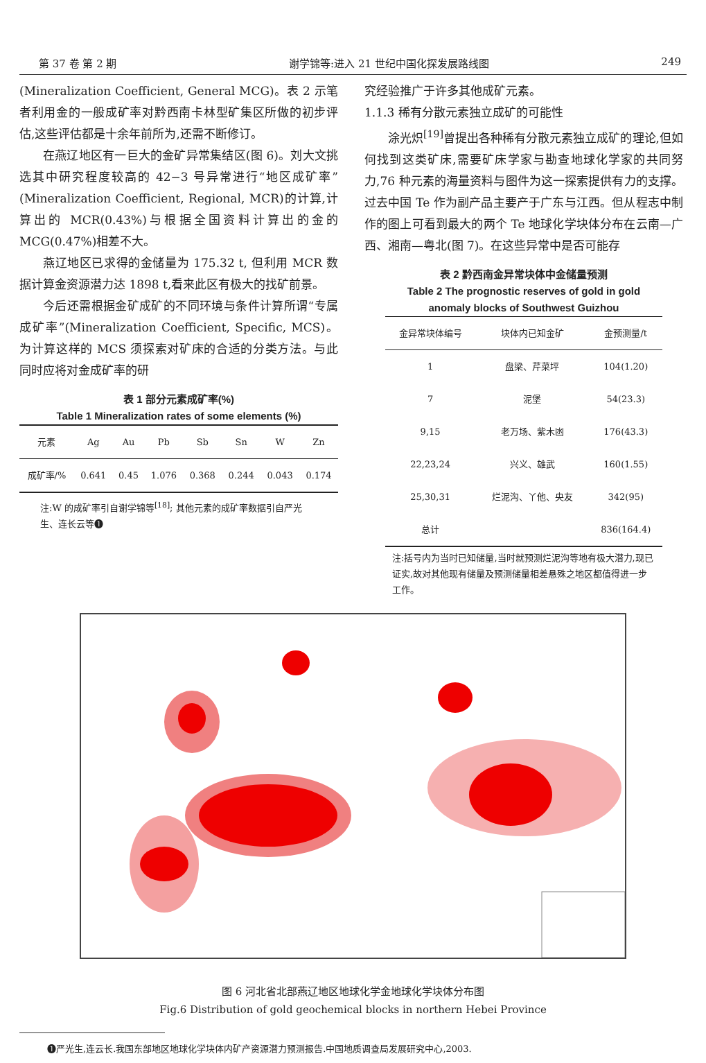第 37 卷 第 2 期 谢学锦等:进入 21 世纪中国化探发展路线图 249
(Mineralization Coefficient, General MCG)。表 2 示笔者利用金的一般成矿率对黔西南卡林型矿集区所做的初步评估,这些评估都是十余年前所为,还需不断修订。
在燕辽地区有一巨大的金矿异常集结区(图 6)。刘大文挑选其中研究程度较高的 42−3 号异常进行“地区成矿率”(Mineralization Coefficient, Regional, MCR)的计算,计算出的 MCR(0.43%)与根据全国资料计算出的金的 MCG(0.47%)相差不大。
燕辽地区已求得的金储量为 175.32 t, 但利用 MCR 数据计算金资源潜力达 1898 t,看来此区有极大的找矿前景。
今后还需根据金矿成矿的不同环境与条件计算所谓“专属成矿率”(Mineralization Coefficient, Specific, MCS)。为计算这样的 MCS 须探索对矿床的合适的分类方法。与此同时应将对金成矿率的研
表 1 部分元素成矿率(%)
Table 1 Mineralization rates of some elements (%)
| 元素 | Ag | Au | Pb | Sb | Sn | W | Zn |
| --- | --- | --- | --- | --- | --- | --- | --- |
| 成矿率/% | 0.641 | 0.45 | 1.076 | 0.368 | 0.244 | 0.043 | 0.174 |
注:W 的成矿率引自谢学锦等<sup>[18]</sup>; 其他元素的成矿率数据引自严光生、连长云等❶
究经验推广于许多其他成矿元素。
1.1.3 稀有分散元素独立成矿的可能性
涂光炽<sup>[19]</sup>曾提出各种稀有分散元素独立成矿的理论,但如何找到这类矿床,需要矿床学家与勘查地球化学家的共同努力,76 种元素的海量资料与图件为这一探索提供有力的支撑。过去中国 Te 作为副产品主要产于广东与江西。但从程志中制作的图上可看到最大的两个 Te 地球化学块体分布在云南—广西、湘南—粤北(图 7)。在这些异常中是否可能存
表 2 黔西南金异常块体中金储量预测
Table 2 The prognostic reserves of gold in gold anomaly blocks of Southwest Guizhou
| 金异常块体编号 | 块体内已知金矿 | 金预测量/t |
| --- | --- | --- |
| 1 | 盘梁、芹菜坪 | 104(1.20) |
| 7 | 泥堡 | 54(23.3) |
| 9,15 | 老万场、紫木凼 | 176(43.3) |
| 22,23,24 | 兴义、雄武 | 160(1.55) |
| 25,30,31 | 烂泥沟、丫他、央友 | 342(95) |
| 总计 | | 836(164.4) |
注:括号内为当时已知储量,当时就预测烂泥沟等地有极大潜力,现已证实,故对其他现有储量及预测储量相差悬殊之地区都值得进一步工作。
图 6 河北省北部燕辽地区地球化学金地球化学块体分布图
Fig.6 Distribution of gold geochemical blocks in northern Hebei Province
❶严光生,连云长.我国东部地区地球化学块体内矿产资源潜力预测报告.中国地质调查局发展研究中心,2003.